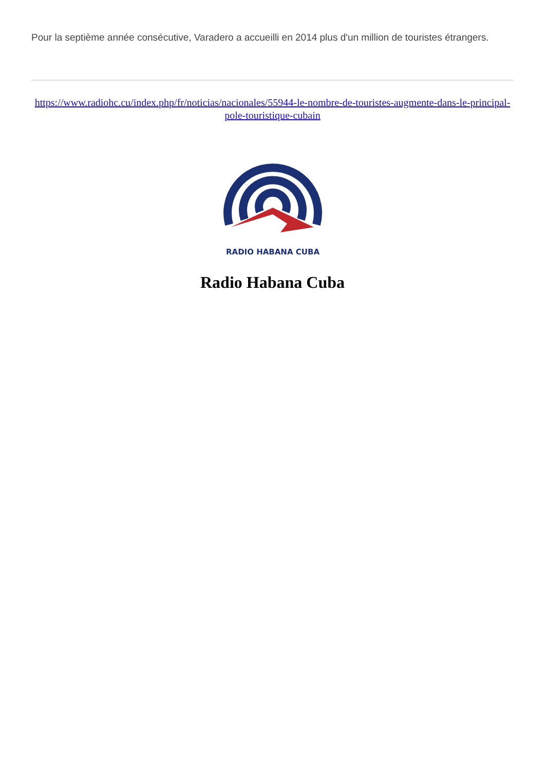Pour la septième année consécutive, Varadero a accueilli en 2014 plus d'un million de touristes étrangers.
https://www.radiohc.cu/index.php/fr/noticias/nacionales/55944-le-nombre-de-touristes-augmente-dans-le-principal-pole-touristique-cubain
RADIO HABANA CUBA
Radio Habana Cuba